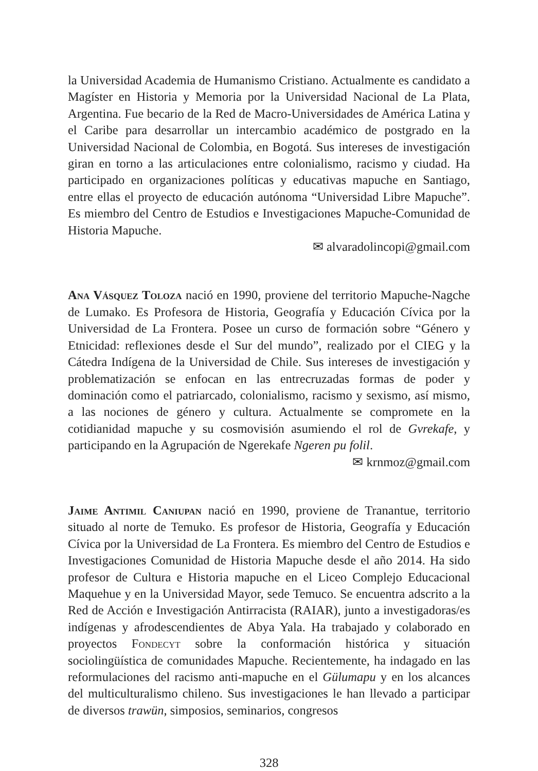la Universidad Academia de Humanismo Cristiano. Actualmente es candidato a Magíster en Historia y Memoria por la Universidad Nacional de La Plata, Argentina. Fue becario de la Red de Macro-Universidades de América Latina y el Caribe para desarrollar un intercambio académico de postgrado en la Universidad Nacional de Colombia, en Bogotá. Sus intereses de investigación giran en torno a las articulaciones entre colonialismo, racismo y ciudad. Ha participado en organizaciones políticas y educativas mapuche en Santiago, entre ellas el proyecto de educación autónoma “Universidad Libre Mapuche”. Es miembro del Centro de Estudios e Investigaciones Mapuche-Comunidad de Historia Mapuche.
✉ alvaradolincopi@gmail.com
Ana Vásquez Toloza nació en 1990, proviene del territorio Mapuche-Nagche de Lumako. Es Profesora de Historia, Geografía y Educación Cívica por la Universidad de La Frontera. Posee un curso de formación sobre “Género y Etnicidad: reflexiones desde el Sur del mundo”, realizado por el CIEG y la Cátedra Indígena de la Universidad de Chile. Sus intereses de investigación y problematización se enfocan en las entrecruzadas formas de poder y dominación como el patriarcado, colonialismo, racismo y sexismo, así mismo, a las nociones de género y cultura. Actualmente se compromete en la cotidianidad mapuche y su cosmovisión asumiendo el rol de Gvrekafe, y participando en la Agrupación de Ngerekafe Ngeren pu folil.
✉ krnmoz@gmail.com
Jaime Antimil Caniupan nació en 1990, proviene de Tranantue, territorio situado al norte de Temuko. Es profesor de Historia, Geografía y Educación Cívica por la Universidad de La Frontera. Es miembro del Centro de Estudios e Investigaciones Comunidad de Historia Mapuche desde el año 2014. Ha sido profesor de Cultura e Historia mapuche en el Liceo Complejo Educacional Maquehue y en la Universidad Mayor, sede Temuco. Se encuentra adscrito a la Red de Acción e Investigación Antirracista (RAIAR), junto a investigadoras/es indígenas y afrodescendientes de Abya Yala. Ha trabajado y colaborado en proyectos Fondecyt sobre la conformación histórica y situación sociolingüística de comunidades Mapuche. Recientemente, ha indagado en las reformulaciones del racismo anti-mapuche en el Gülumapu y en los alcances del multiculturalismo chileno. Sus investigaciones le han llevado a participar de diversos trawün, simposios, seminarios, congresos
328